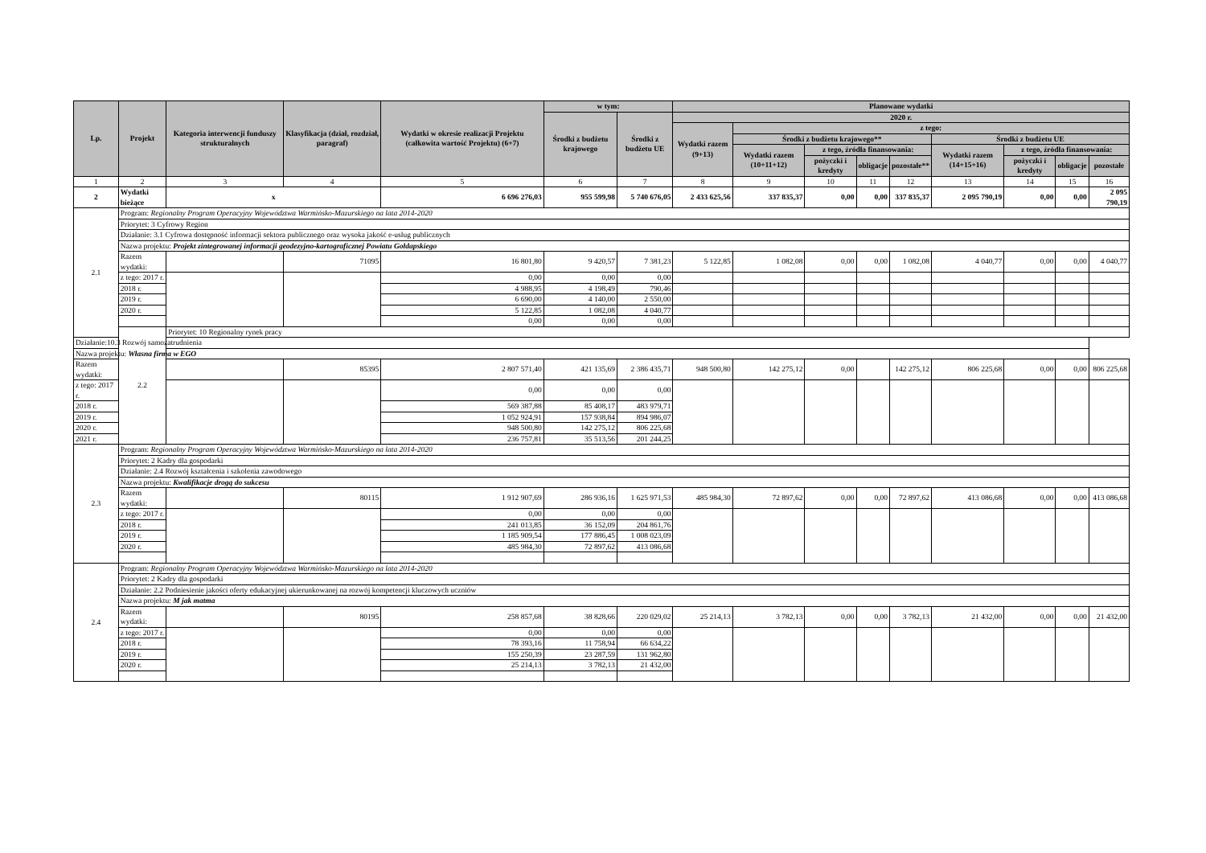| Lp. | Projekt | Kategoria interwencji funduszy strukturalnych | Klasyfikacja (dział, rozdział, paragraf) | Wydatki w okresie realizacji Projektu (całkowita wartość Projektu) (6+7) | w tym: | | Planowane wydatki | | | | | | | | |
| --- | --- | --- | --- | --- | --- | --- | --- | --- | --- | --- | --- | --- | --- | --- | --- |
| | | | | | Środki z budżetu krajowego | Środki z budżetu UE | 2020 r. | | | | | | | | |
| | | | | | | | Wydatki razem (9+13) | z tego: | | | | | | | |
| | | | | | | | | Środki z budżetu krajowego** | | | | Środki z budżetu UE | | | |
| | | | | | | | | Wydatki razem (10+11+12) | z tego, źródła finansowania: | | | Wydatki razem (14+15+16) | z tego, źródła finansowania: | | |
| | | | | | | | | | pożyczki i kredyty | obligacje | pozostałe** | | pożyczki i kredyty | obligacje | pozostałe |
| 1 | 2 | 3 | 4 | 5 | 6 | 7 | 8 | 9 | 10 | 11 | 12 | 13 | 14 | 15 | 16 |
| 2 | Wydatki bieżące | x | | 6 696 276,03 | 955 599,98 | 5 740 676,05 | 2 433 625,56 | 337 835,37 | 0,00 | 0,00 | 337 835,37 | 2 095 790,19 | 0,00 | 0,00 | 2 095 790,19 |
| 2.1 | Program: Regionalny Program Operacyjny Województwa Warmińsko-Mazurskiego na lata 2014-2020 | | | | | | | | | | | | | | |
| | Priorytet: 3 Cyfrowy Region | | | | | | | | | | | | | | |
| | Działanie: 3.1 Cyfrowa dostępność informacji sektora publicznego oraz wysoka jakość e-usług publicznych | | | | | | | | | | | | | | |
| | Nazwa projektu: Projekt zintegrowanej informacji geodezyjno-kartograficznej Powiatu Gołdapskiego | | | | | | | | | | | | | | |
| | Razem wydatki: | | 71095 | 16 801,80 | 9 420,57 | 7 381,23 | 5 122,85 | 1 082,08 | 0,00 | 0,00 | 1 082,08 | 4 040,77 | 0,00 | 0,00 | 4 040,77 |
| | z tego: 2017 r. | | | 0,00 | 0,00 | 0,00 | | | | | | | | | |
| | 2018 r. | | | 4 988,95 | 4 198,49 | 790,46 | | | | | | | | | |
| | 2019 r. | | | 6 690,00 | 4 140,00 | 2 550,00 | | | | | | | | | |
| | 2020 r. | | | 5 122,85 | 1 082,08 | 4 040,77 | | | | | | | | | |
| | | | | 0,00 | 0,00 | 0,00 | | | | | | | | | |
| | 2.2 | Priorytet: 10 Regionalny rynek pracy | | | | | | | | | | | | | |
| Działanie:10.3 Rozwój samozatrudnienia | | | | | | | | | | | | | | | |
| Nazwa projektu: Własna firma w EGO | | | | | | | | | | | | | | | |
| Razem wydatki: | | | 85395 | 2 807 571,40 | 421 135,69 | 2 386 435,71 | 948 500,80 | 142 275,12 | 0,00 | | 142 275,12 | 806 225,68 | 0,00 | 0,00 | 806 225,68 |
| z tego: 2017 r. | | | | 0,00 | 0,00 | 0,00 | | | | | | | | | |
| 2018 r. | | | | 569 387,88 | 85 408,17 | 483 979,71 | | | | | | | | | |
| 2019 r. | | | | 1 052 924,91 | 157 938,84 | 894 986,07 | | | | | | | | | |
| 2020 r. | | | | 948 500,80 | 142 275,12 | 806 225,68 | | | | | | | | | |
| 2021 r. | | | | 236 757,81 | 35 513,56 | 201 244,25 | | | | | | | | | |
| 2.3 | Program: Regionalny Program Operacyjny Województwa Warmińsko-Mazurskiego na lata 2014-2020 | | | | | | | | | | | | | | |
| | Priorytet: 2 Kadry dla gospodarki | | | | | | | | | | | | | | |
| | Działanie: 2.4 Rozwój kształcenia i szkolenia zawodowego | | | | | | | | | | | | | | |
| | Nazwa projektu: Kwalifikacje drogą do sukcesu | | | | | | | | | | | | | | |
| | Razem wydatki: | | 80115 | 1 912 907,69 | 286 936,16 | 1 625 971,53 | 485 984,30 | 72 897,62 | 0,00 | 0,00 | 72 897,62 | 413 086,68 | 0,00 | 0,00 | 413 086,68 |
| | z tego: 2017 r. | | | 0,00 | 0,00 | 0,00 | | | | | | | | | |
| | 2018 r. | | | 241 013,85 | 36 152,09 | 204 861,76 | | | | | | | | | |
| | 2019 r. | | | 1 185 909,54 | 177 886,45 | 1 008 023,09 | | | | | | | | | |
| | 2020 r. | | | 485 984,30 | 72 897,62 | 413 086,68 | | | | | | | | | |
| 2.4 | Program: Regionalny Program Operacyjny Województwa Warmińsko-Mazurskiego na lata 2014-2020 | | | | | | | | | | | | | | |
| | Priorytet: 2 Kadry dla gospodarki | | | | | | | | | | | | | | |
| | Działanie: 2.2 Podniesienie jakości oferty edukacyjnej ukierunkowanej na rozwój kompetencji kluczowych uczniów | | | | | | | | | | | | | | |
| | Nazwa projektu: M jak matma | | | | | | | | | | | | | | |
| | Razem wydatki: | | 80195 | 258 857,68 | 38 828,66 | 220 029,02 | 25 214,13 | 3 782,13 | 0,00 | 0,00 | 3 782,13 | 21 432,00 | 0,00 | 0,00 | 21 432,00 |
| | z tego: 2017 r. | | | 0,00 | 0,00 | 0,00 | | | | | | | | | |
| | 2018 r. | | | 78 393,16 | 11 758,94 | 66 634,22 | | | | | | | | | |
| | 2019 r. | | | 155 250,39 | 23 287,59 | 131 962,80 | | | | | | | | | |
| | 2020 r. | | | 25 214,13 | 3 782,13 | 21 432,00 | | | | | | | | | |